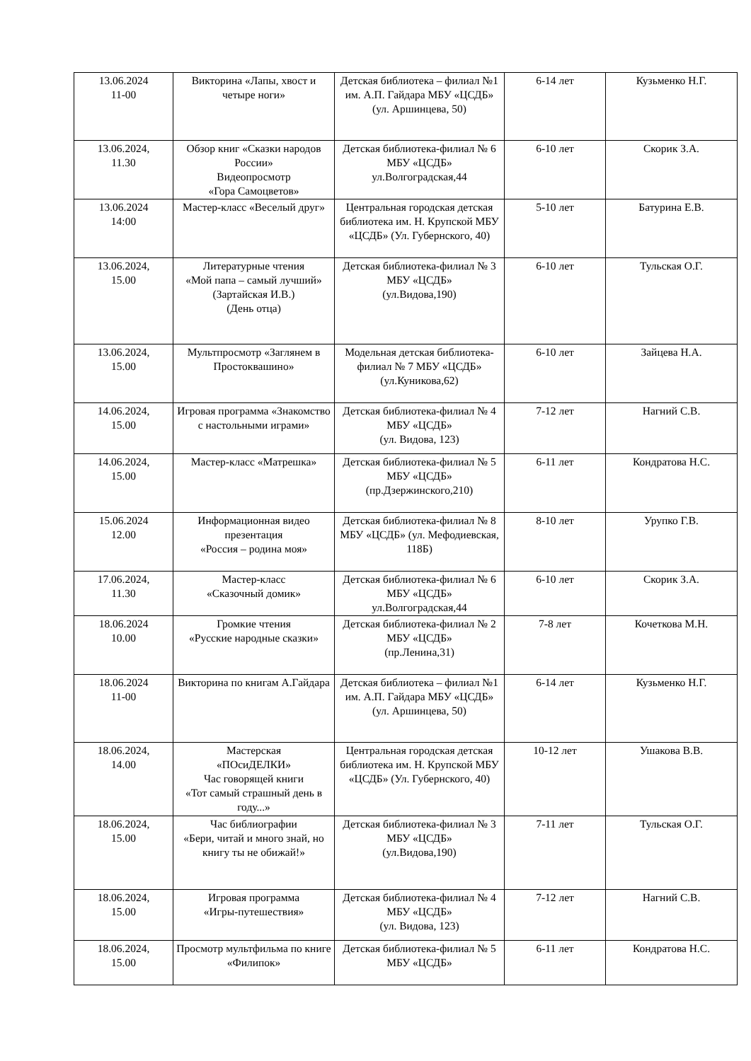| 13.06.2024 11-00 | Викторина «Лапы, хвост и четыре ноги» | Детская библиотека – филиал №1 им. А.П. Гайдара МБУ «ЦСДБ» (ул. Аршинцева, 50) | 6-14 лет | Кузьменко Н.Г. |
| 13.06.2024, 11.30 | Обзор книг «Сказки народов России» Видеопросмотр «Гора Самоцветов» | Детская библиотека-филиал № 6 МБУ «ЦСДБ» ул.Волгоградская,44 | 6-10 лет | Скорик З.А. |
| 13.06.2024 14:00 | Мастер-класс «Веселый друг» | Центральная городская детская библиотека им. Н. Крупской МБУ «ЦСДБ» (Ул. Губернского, 40) | 5-10 лет | Батурина Е.В. |
| 13.06.2024, 15.00 | Литературные чтения «Мой папа – самый лучший» (Зартайская И.В.) (День отца) | Детская библиотека-филиал № 3 МБУ «ЦСДБ» (ул.Видова,190) | 6-10 лет | Тульская О.Г. |
| 13.06.2024, 15.00 | Мультпросмотр «Заглянем в Простоквашино» | Модельная детская библиотека-филиал № 7 МБУ «ЦСДБ» (ул.Куникова,62) | 6-10 лет | Зайцева Н.А. |
| 14.06.2024, 15.00 | Игровая программа «Знакомство с настольными играми» | Детская библиотека-филиал № 4 МБУ «ЦСДБ» (ул. Видова, 123) | 7-12 лет | Нагний С.В. |
| 14.06.2024, 15.00 | Мастер-класс «Матрешка» | Детская библиотека-филиал № 5 МБУ «ЦСДБ» (пр.Дзержинского,210) | 6-11 лет | Кондратова Н.С. |
| 15.06.2024 12.00 | Информационная видео презентация «Россия – родина моя» | Детская библиотека-филиал № 8 МБУ «ЦСДБ» (ул. Мефодиевская, 118Б) | 8-10 лет | Урупко Г.В. |
| 17.06.2024, 11.30 | Мастер-класс «Сказочный домик» | Детская библиотека-филиал № 6 МБУ «ЦСДБ» ул.Волгоградская,44 | 6-10 лет | Скорик З.А. |
| 18.06.2024 10.00 | Громкие чтения «Русские народные сказки» | Детская библиотека-филиал № 2 МБУ «ЦСДБ» (пр.Ленина,31) | 7-8 лет | Кочеткова М.Н. |
| 18.06.2024 11-00 | Викторина по книгам А.Гайдара | Детская библиотека – филиал №1 им. А.П. Гайдара МБУ «ЦСДБ» (ул. Аршинцева, 50) | 6-14 лет | Кузьменко Н.Г. |
| 18.06.2024, 14.00 | Мастерская «ПОсиДЕЛКИ» Час говорящей книги «Тот самый страшный день в году...» | Центральная городская детская библиотека им. Н. Крупской МБУ «ЦСДБ» (Ул. Губернского, 40) | 10-12 лет | Ушакова В.В. |
| 18.06.2024, 15.00 | Час библиографии «Бери, читай и много знай, но книгу ты не обижай!» | Детская библиотека-филиал № 3 МБУ «ЦСДБ» (ул.Видова,190) | 7-11 лет | Тульская О.Г. |
| 18.06.2024, 15.00 | Игровая программа «Игры-путешествия» | Детская библиотека-филиал № 4 МБУ «ЦСДБ» (ул. Видова, 123) | 7-12 лет | Нагний С.В. |
| 18.06.2024, 15.00 | Просмотр мультфильма по книге «Филипок» | Детская библиотека-филиал № 5 МБУ «ЦСДБ» | 6-11 лет | Кондратова Н.С. |